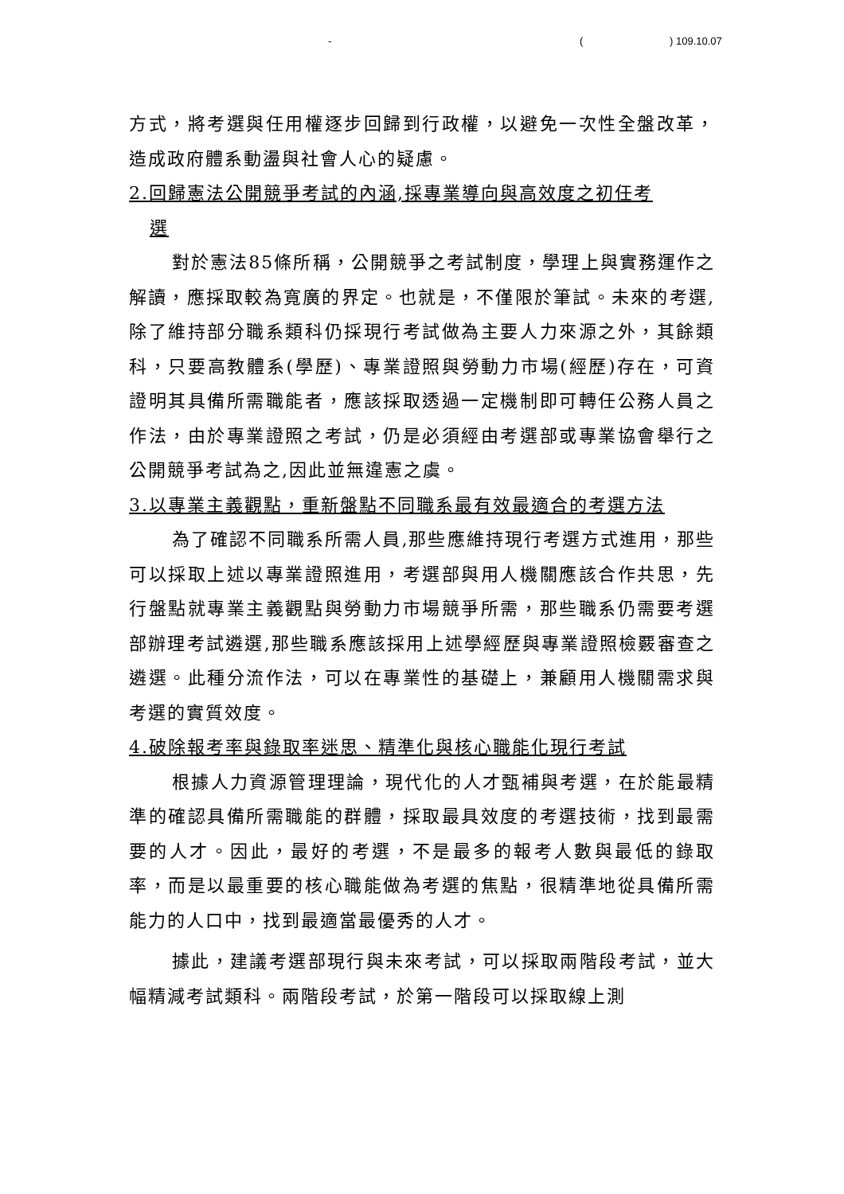- ( ) 109.10.07
方式，將考選與任用權逐步回歸到行政權，以避免一次性全盤改革，造成政府體系動盪與社會人心的疑慮。
2.回歸憲法公開競爭考試的內涵,採專業導向與高效度之初任考
選
對於憲法85條所稱，公開競爭之考試制度，學理上與實務運作之解讀，應採取較為寬廣的界定。也就是，不僅限於筆試。未來的考選,除了維持部分職系類科仍採現行考試做為主要人力來源之外，其餘類科，只要高教體系(學歷)、專業證照與勞動力市場(經歷)存在，可資證明其具備所需職能者，應該採取透過一定機制即可轉任公務人員之作法，由於專業證照之考試，仍是必須經由考選部或專業協會舉行之公開競爭考試為之,因此並無違憲之虞。
3.以專業主義觀點，重新盤點不同職系最有效最適合的考選方法
為了確認不同職系所需人員,那些應維持現行考選方式進用，那些可以採取上述以專業證照進用，考選部與用人機關應該合作共思，先行盤點就專業主義觀點與勞動力市場競爭所需，那些職系仍需要考選部辦理考試遴選,那些職系應該採用上述學經歷與專業證照檢覈審查之遴選。此種分流作法，可以在專業性的基礎上，兼顧用人機關需求與考選的實質效度。
4.破除報考率與錄取率迷思、精準化與核心職能化現行考試
根據人力資源管理理論，現代化的人才甄補與考選，在於能最精準的確認具備所需職能的群體，採取最具效度的考選技術，找到最需要的人才。因此，最好的考選，不是最多的報考人數與最低的錄取率，而是以最重要的核心職能做為考選的焦點，很精準地從具備所需能力的人口中，找到最適當最優秀的人才。
據此，建議考選部現行與未來考試，可以採取兩階段考試，並大幅精減考試類科。兩階段考試，於第一階段可以採取線上測